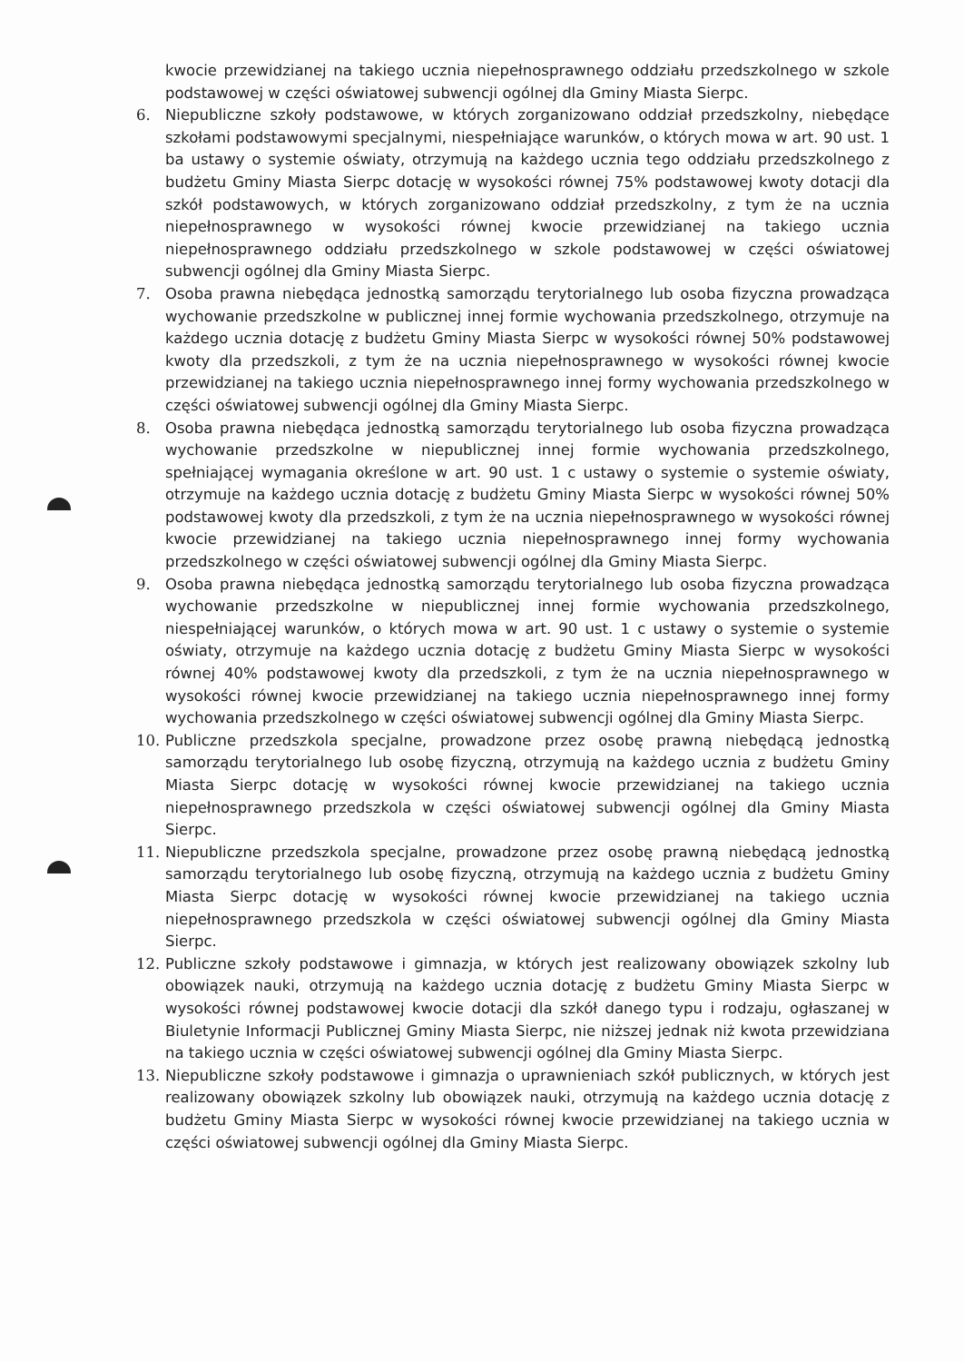kwocie przewidzianej na takiego ucznia niepełnosprawnego oddziału przedszkolnego w szkole podstawowej w części oświatowej subwencji ogólnej dla Gminy Miasta Sierpc.
6. Niepubliczne szkoły podstawowe, w których zorganizowano oddział przedszkolny, niebędące szkołami podstawowymi specjalnymi, niespełniające warunków, o których mowa w art. 90 ust. 1 ba ustawy o systemie oświaty, otrzymują na każdego ucznia tego oddziału przedszkolnego z budżetu Gminy Miasta Sierpc dotację w wysokości równej 75% podstawowej kwoty dotacji dla szkół podstawowych, w których zorganizowano oddział przedszkolny, z tym że na ucznia niepełnosprawnego w wysokości równej kwocie przewidzianej na takiego ucznia niepełnosprawnego oddziału przedszkolnego w szkole podstawowej w części oświatowej subwencji ogólnej dla Gminy Miasta Sierpc.
7. Osoba prawna niebędąca jednostką samorządu terytorialnego lub osoba fizyczna prowadząca wychowanie przedszkolne w publicznej innej formie wychowania przedszkolnego, otrzymuje na każdego ucznia dotację z budżetu Gminy Miasta Sierpc w wysokości równej 50% podstawowej kwoty dla przedszkoli, z tym że na ucznia niepełnosprawnego w wysokości równej kwocie przewidzianej na takiego ucznia niepełnosprawnego innej formy wychowania przedszkolnego w części oświatowej subwencji ogólnej dla Gminy Miasta Sierpc.
8. Osoba prawna niebędąca jednostką samorządu terytorialnego lub osoba fizyczna prowadząca wychowanie przedszkolne w niepublicznej innej formie wychowania przedszkolnego, spełniającej wymagania określone w art. 90 ust. 1 c ustawy o systemie o systemie oświaty, otrzymuje na każdego ucznia dotację z budżetu Gminy Miasta Sierpc w wysokości równej 50% podstawowej kwoty dla przedszkoli, z tym że na ucznia niepełnosprawnego w wysokości równej kwocie przewidzianej na takiego ucznia niepełnosprawnego innej formy wychowania przedszkolnego w części oświatowej subwencji ogólnej dla Gminy Miasta Sierpc.
9. Osoba prawna niebędąca jednostką samorządu terytorialnego lub osoba fizyczna prowadząca wychowanie przedszkolne w niepublicznej innej formie wychowania przedszkolnego, niespełniającej warunków, o których mowa w art. 90 ust. 1 c ustawy o systemie o systemie oświaty, otrzymuje na każdego ucznia dotację z budżetu Gminy Miasta Sierpc w wysokości równej 40% podstawowej kwoty dla przedszkoli, z tym że na ucznia niepełnosprawnego w wysokości równej kwocie przewidzianej na takiego ucznia niepełnosprawnego innej formy wychowania przedszkolnego w części oświatowej subwencji ogólnej dla Gminy Miasta Sierpc.
10. Publiczne przedszkola specjalne, prowadzone przez osobę prawną niebędącą jednostką samorządu terytorialnego lub osobę fizyczną, otrzymują na każdego ucznia z budżetu Gminy Miasta Sierpc dotację w wysokości równej kwocie przewidzianej na takiego ucznia niepełnosprawnego przedszkola w części oświatowej subwencji ogólnej dla Gminy Miasta Sierpc.
11. Niepubliczne przedszkola specjalne, prowadzone przez osobę prawną niebędącą jednostką samorządu terytorialnego lub osobę fizyczną, otrzymują na każdego ucznia z budżetu Gminy Miasta Sierpc dotację w wysokości równej kwocie przewidzianej na takiego ucznia niepełnosprawnego przedszkola w części oświatowej subwencji ogólnej dla Gminy Miasta Sierpc.
12. Publiczne szkoły podstawowe i gimnazja, w których jest realizowany obowiązek szkolny lub obowiązek nauki, otrzymują na każdego ucznia dotację z budżetu Gminy Miasta Sierpc w wysokości równej podstawowej kwocie dotacji dla szkół danego typu i rodzaju, ogłaszanej w Biuletynie Informacji Publicznej Gminy Miasta Sierpc, nie niższej jednak niż kwota przewidziana na takiego ucznia w części oświatowej subwencji ogólnej dla Gminy Miasta Sierpc.
13. Niepubliczne szkoły podstawowe i gimnazja o uprawnieniach szkół publicznych, w których jest realizowany obowiązek szkolny lub obowiązek nauki, otrzymują na każdego ucznia dotację z budżetu Gminy Miasta Sierpc w wysokości równej kwocie przewidzianej na takiego ucznia w części oświatowej subwencji ogólnej dla Gminy Miasta Sierpc.